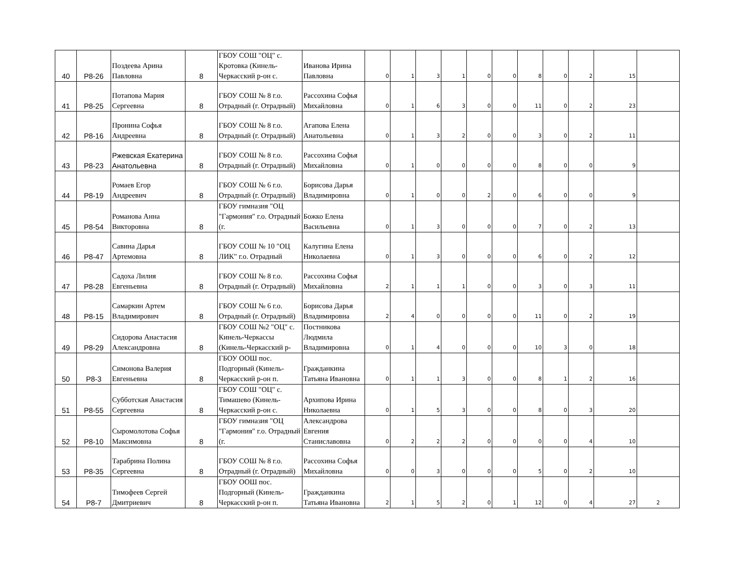| 40 | Р8-26 | Поздеева Арина Павловна | 8 | ГБОУ СОШ "ОЦ" с. Кротовка (Кинель-Черкасский р-он с. | Иванова Ирина Павловна | 0 | 1 | 3 | 1 | 0 | 0 | 8 | 0 | 2 | 15 | |
| 41 | Р8-25 | Потапова Мария Сергеевна | 8 | ГБОУ СОШ № 8 г.о. Отрадный (г. Отрадный) | Рассохина Софья Михайловна | 0 | 1 | 6 | 3 | 0 | 0 | 11 | 0 | 2 | 23 | |
| 42 | Р8-16 | Пронина Софья Андреевна | 8 | ГБОУ СОШ № 8 г.о. Отрадный (г. Отрадный) | Агапова Елена Анатольевна | 0 | 1 | 3 | 2 | 0 | 0 | 3 | 0 | 2 | 11 | |
| 43 | Р8-23 | Ржевская Екатерина Анатольевна | 8 | ГБОУ СОШ № 8 г.о. Отрадный (г. Отрадный) | Рассохина Софья Михайловна | 0 | 1 | 0 | 0 | 0 | 0 | 8 | 0 | 0 | 9 | |
| 44 | Р8-19 | Ромаев Егор Андреевич | 8 | ГБОУ СОШ № 6 г.о. Отрадный (г. Отрадный) | Борисова Дарья Владимировна | 0 | 1 | 0 | 0 | 2 | 0 | 6 | 0 | 0 | 9 | |
| 45 | Р8-54 | Романова Анна Викторовна | 8 | ГБОУ гимназия "ОЦ "Гармония" г.о. Отрадный (г. | Божко Елена Васильевна | 0 | 1 | 3 | 0 | 0 | 0 | 7 | 0 | 2 | 13 | |
| 46 | Р8-47 | Савина Дарья Артемовна | 8 | ГБОУ СОШ № 10 "ОЦ ЛИК" г.о. Отрадный | Калугина Елена Николаевна | 0 | 1 | 3 | 0 | 0 | 0 | 6 | 0 | 2 | 12 | |
| 47 | Р8-28 | Садоха Лилия Евгеньевна | 8 | ГБОУ СОШ № 8 г.о. Отрадный (г. Отрадный) | Рассохина Софья Михайловна | 2 | 1 | 1 | 1 | 0 | 0 | 3 | 0 | 3 | 11 | |
| 48 | Р8-15 | Самаркин Артем Владимирович | 8 | ГБОУ СОШ № 6 г.о. Отрадный (г. Отрадный) | Борисова Дарья Владимировна | 2 | 4 | 0 | 0 | 0 | 0 | 11 | 0 | 2 | 19 | |
| 49 | Р8-29 | Сидорова Анастасия Александровна | 8 | ГБОУ СОШ №2 "ОЦ" с. Кинель-Черкассы (Кинель-Черкасский р- | Постникова Людмила Владимировна | 0 | 1 | 4 | 0 | 0 | 0 | 10 | 3 | 0 | 18 | |
| 50 | Р8-3 | Симонова Валерия Евгеньевна | 8 | ГБОУ ООШ пос. Подгорный (Кинель-Черкасский р-он п. | Гражданкина Татьяна Ивановна | 0 | 1 | 1 | 3 | 0 | 0 | 8 | 1 | 2 | 16 | |
| 51 | Р8-55 | Субботская Анастасия Сергеевна | 8 | ГБОУ СОШ "ОЦ" с. Тимашево (Кинель-Черкасский р-он с. | Архипова Ирина Николаевна | 0 | 1 | 5 | 3 | 0 | 0 | 8 | 0 | 3 | 20 | |
| 52 | Р8-10 | Сыромолотова Софья Максимовна | 8 | ГБОУ гимназия "ОЦ "Гармония" г.о. Отрадный (г. | Александрова Евгения Станиславовна | 0 | 2 | 2 | 2 | 0 | 0 | 0 | 0 | 4 | 10 | |
| 53 | Р8-35 | Тарабрина Полина Сергеевна | 8 | ГБОУ СОШ № 8 г.о. Отрадный (г. Отрадный) | Рассохина Софья Михайловна | 0 | 0 | 3 | 0 | 0 | 0 | 5 | 0 | 2 | 10 | |
| 54 | Р8-7 | Тимофеев Сергей Дмитриевич | 8 | ГБОУ ООШ пос. Подгорный (Кинель-Черкасский р-он п. | Гражданкина Татьяна Ивановна | 2 | 1 | 5 | 2 | 0 | 1 | 12 | 0 | 4 | 27 | 2 |